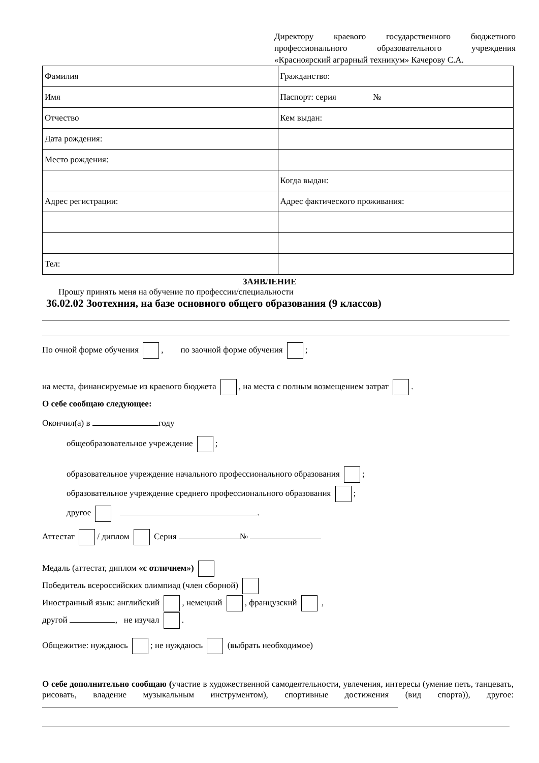Директору краевого государственного бюджетного профессионального образовательного учреждения «Красноярский аграрный техникум» Качерову С.А.
| Фамилия | Гражданство: |
| Имя | Паспорт: серия № |
| Отчество | Кем выдан: |
| Дата рождения: | |
| Место рождения: | |
| | Когда выдан: |
| Адрес регистрации: | Адрес фактического проживания: |
| Тел: | |
ЗАЯВЛЕНИЕ
Прошу принять меня на обучение по профессии/специальности
36.02.02 Зоотехния, на базе основного общего образования (9 классов)
По очной форме обучения , по заочной форме обучения ;
на места, финансируемые из краевого бюджета , на места с полным возмещением затрат .
О себе сообщаю следующее:
Окончил(а) в году
общеобразовательное учреждение ;
образовательное учреждение начального профессионального образования ;
образовательное учреждение среднего профессионального образования ;
другое .
Аттестат / диплом Серия №
Медаль (аттестат, диплом «с отличием»)
Победитель всероссийских олимпиад (член сборной)
Иностранный язык: английский , немецкий , французский ,
другой , не изучал .
Общежитие: нуждаюсь ; не нуждаюсь (выбрать необходимое)
О себе дополнительно сообщаю (участие в художественной самодеятельности, увлечения, интересы (умение петь, танцевать, рисовать, владение музыкальным инструментом), спортивные достижения (вид спорта)), другое: